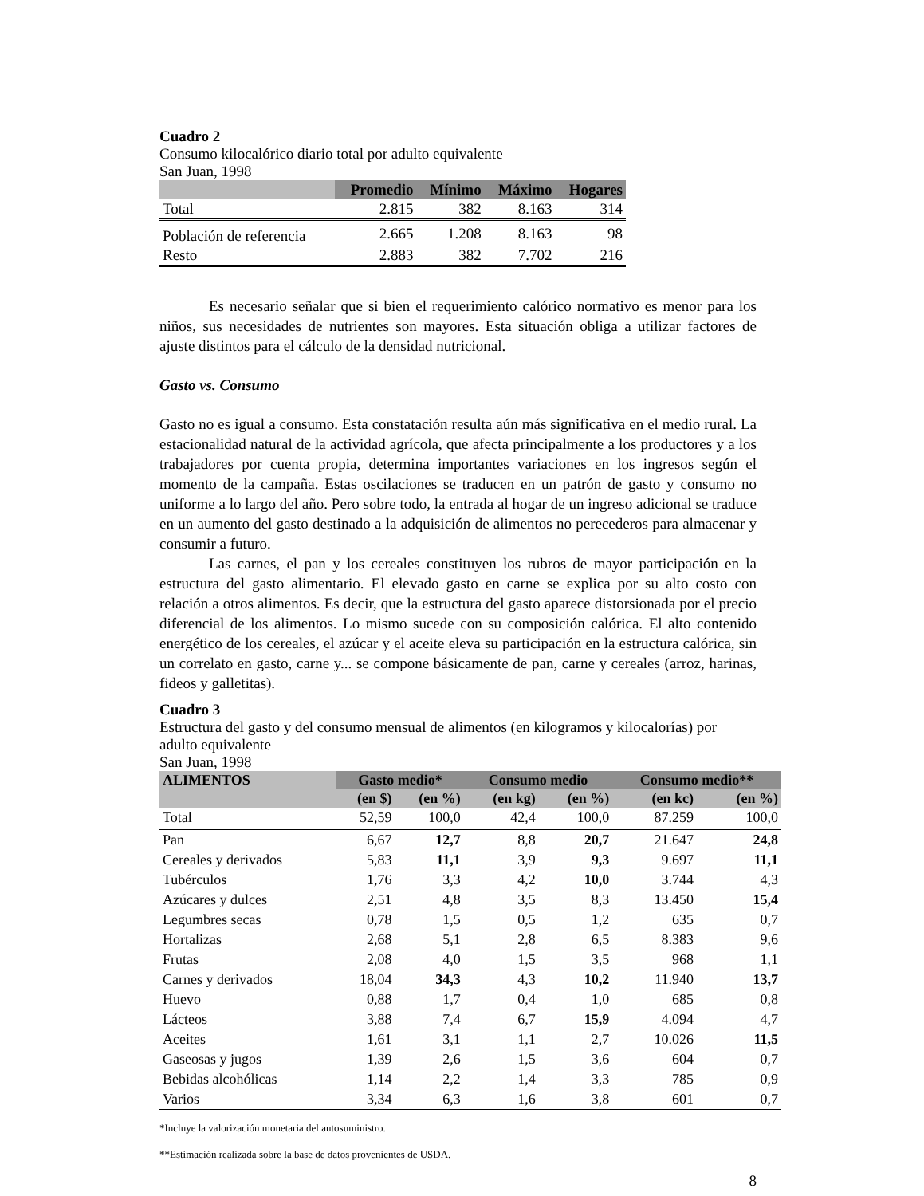Cuadro 2
Consumo kilocalórico diario total por adulto equivalente
San Juan, 1998
| | Promedio | Mínimo | Máximo | Hogares |
| --- | --- | --- | --- | --- |
| Total | 2.815 | 382 | 8.163 | 314 |
| Población de referencia | 2.665 | 1.208 | 8.163 | 98 |
| Resto | 2.883 | 382 | 7.702 | 216 |
Es necesario señalar que si bien el requerimiento calórico normativo es menor para los niños, sus necesidades de nutrientes son mayores. Esta situación obliga a utilizar factores de ajuste distintos para el cálculo de la densidad nutricional.
Gasto vs. Consumo
Gasto no es igual a consumo. Esta constatación resulta aún más significativa en el medio rural. La estacionalidad natural de la actividad agrícola, que afecta principalmente a los productores y a los trabajadores por cuenta propia, determina importantes variaciones en los ingresos según el momento de la campaña. Estas oscilaciones se traducen en un patrón de gasto y consumo no uniforme a lo largo del año. Pero sobre todo, la entrada al hogar de un ingreso adicional se traduce en un aumento del gasto destinado a la adquisición de alimentos no perecederos para almacenar y consumir a futuro.
Las carnes, el pan y los cereales constituyen los rubros de mayor participación en la estructura del gasto alimentario. El elevado gasto en carne se explica por su alto costo con relación a otros alimentos. Es decir, que la estructura del gasto aparece distorsionada por el precio diferencial de los alimentos. Lo mismo sucede con su composición calórica. El alto contenido energético de los cereales, el azúcar y el aceite eleva su participación en la estructura calórica, sin un correlato en gasto, carne y... se compone básicamente de pan, carne y cereales (arroz, harinas, fideos y galletitas).
Cuadro 3
Estructura del gasto y del consumo mensual de alimentos (en kilogramos y kilocalorías) por adulto equivalente
San Juan, 1998
| ALIMENTOS | Gasto medio* | | Consumo medio | | Consumo medio** | |
| --- | --- | --- | --- | --- | --- | --- |
| | (en $) | (en %) | (en kg) | (en %) | (en kc) | (en %) |
| Total | 52,59 | 100,0 | 42,4 | 100,0 | 87.259 | 100,0 |
| Pan | 6,67 | 12,7 | 8,8 | 20,7 | 21.647 | 24,8 |
| Cereales y derivados | 5,83 | 11,1 | 3,9 | 9,3 | 9.697 | 11,1 |
| Tubérculos | 1,76 | 3,3 | 4,2 | 10,0 | 3.744 | 4,3 |
| Azúcares y dulces | 2,51 | 4,8 | 3,5 | 8,3 | 13.450 | 15,4 |
| Legumbres secas | 0,78 | 1,5 | 0,5 | 1,2 | 635 | 0,7 |
| Hortalizas | 2,68 | 5,1 | 2,8 | 6,5 | 8.383 | 9,6 |
| Frutas | 2,08 | 4,0 | 1,5 | 3,5 | 968 | 1,1 |
| Carnes y derivados | 18,04 | 34,3 | 4,3 | 10,2 | 11.940 | 13,7 |
| Huevo | 0,88 | 1,7 | 0,4 | 1,0 | 685 | 0,8 |
| Lácteos | 3,88 | 7,4 | 6,7 | 15,9 | 4.094 | 4,7 |
| Aceites | 1,61 | 3,1 | 1,1 | 2,7 | 10.026 | 11,5 |
| Gaseosas y jugos | 1,39 | 2,6 | 1,5 | 3,6 | 604 | 0,7 |
| Bebidas alcohólicas | 1,14 | 2,2 | 1,4 | 3,3 | 785 | 0,9 |
| Varios | 3,34 | 6,3 | 1,6 | 3,8 | 601 | 0,7 |
*Incluye la valorización monetaria del autosuministro.
**Estimación realizada sobre la base de datos provenientes de USDA.
8